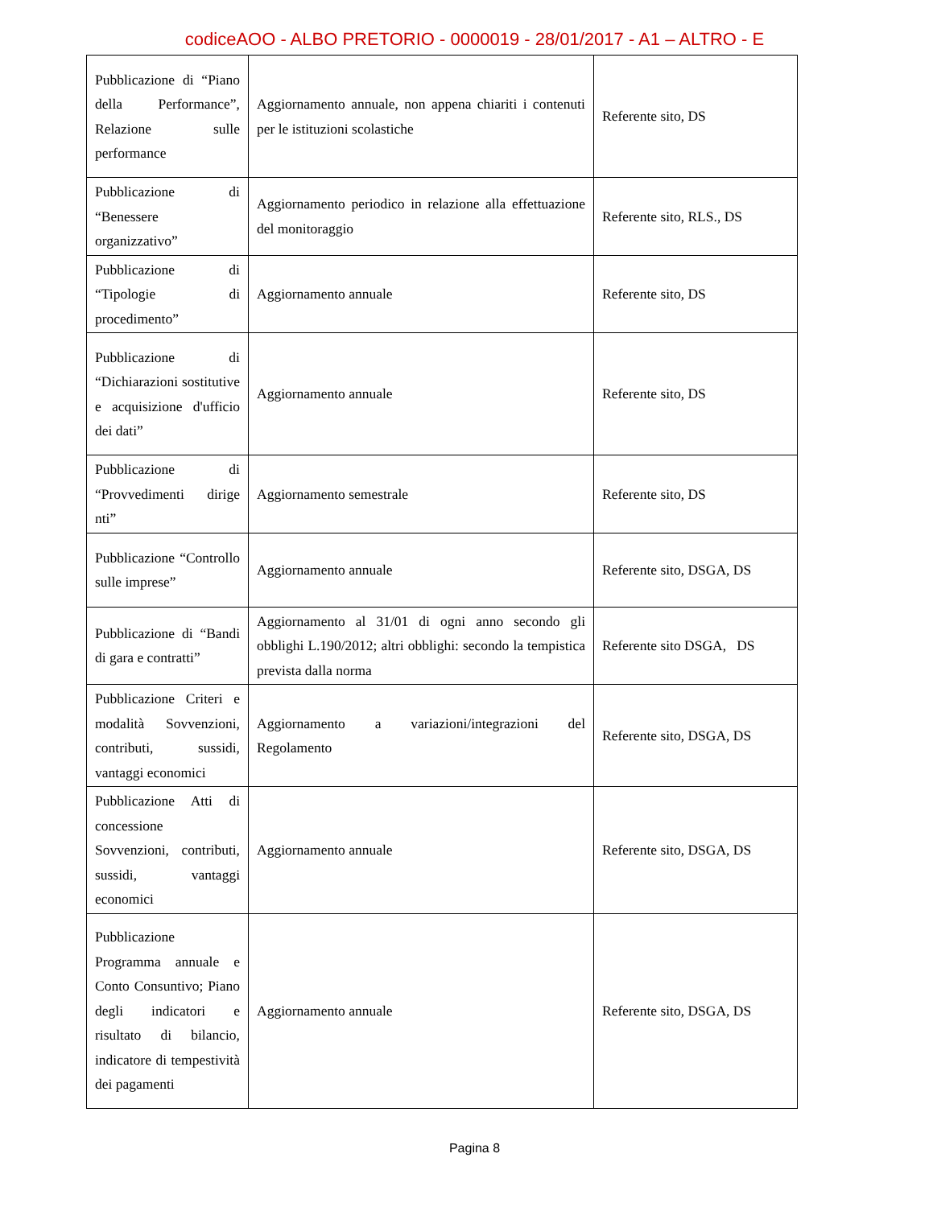codiceAOO - ALBO PRETORIO - 0000019 - 28/01/2017 - A1 – ALTRO - E
| Pubblicazione di “Piano della Performance”, Relazione sulle performance | Aggiornamento annuale, non appena chiariti i contenuti per le istituzioni scolastiche | Referente sito, DS |
| Pubblicazione di “Benessere organizzativo” | Aggiornamento periodico in relazione alla effettuazione del monitoraggio | Referente sito, RLS., DS |
| Pubblicazione di “Tipologie di procedimento” | Aggiornamento annuale | Referente sito, DS |
| Pubblicazione di “Dichiarazioni sostitutive e acquisizione d'ufficio dei dati” | Aggiornamento annuale | Referente sito, DS |
| Pubblicazione di “Provvedimenti dirige nti” | Aggiornamento semestrale | Referente sito, DS |
| Pubblicazione “Controllo sulle imprese” | Aggiornamento annuale | Referente sito, DSGA, DS |
| Pubblicazione di “Bandi di gara e contratti” | Aggiornamento al 31/01 di ogni anno secondo gli obblighi L.190/2012; altri obblighi: secondo la tempistica prevista dalla norma | Referente sito DSGA, DS |
| Pubblicazione Criteri e modalità Sovvenzioni, contributi, sussidi, vantaggi economici | Aggiornamento a variazioni/integrazioni del Regolamento | Referente sito, DSGA, DS |
| Pubblicazione Atti di concessione Sovvenzioni, contributi, sussidi, vantaggi economici | Aggiornamento annuale | Referente sito, DSGA, DS |
| Pubblicazione Programma annuale e Conto Consuntivo; Piano degli indicatori e risultato di bilancio, indicatore di tempestività dei pagamenti | Aggiornamento annuale | Referente sito, DSGA, DS |
Pagina 8